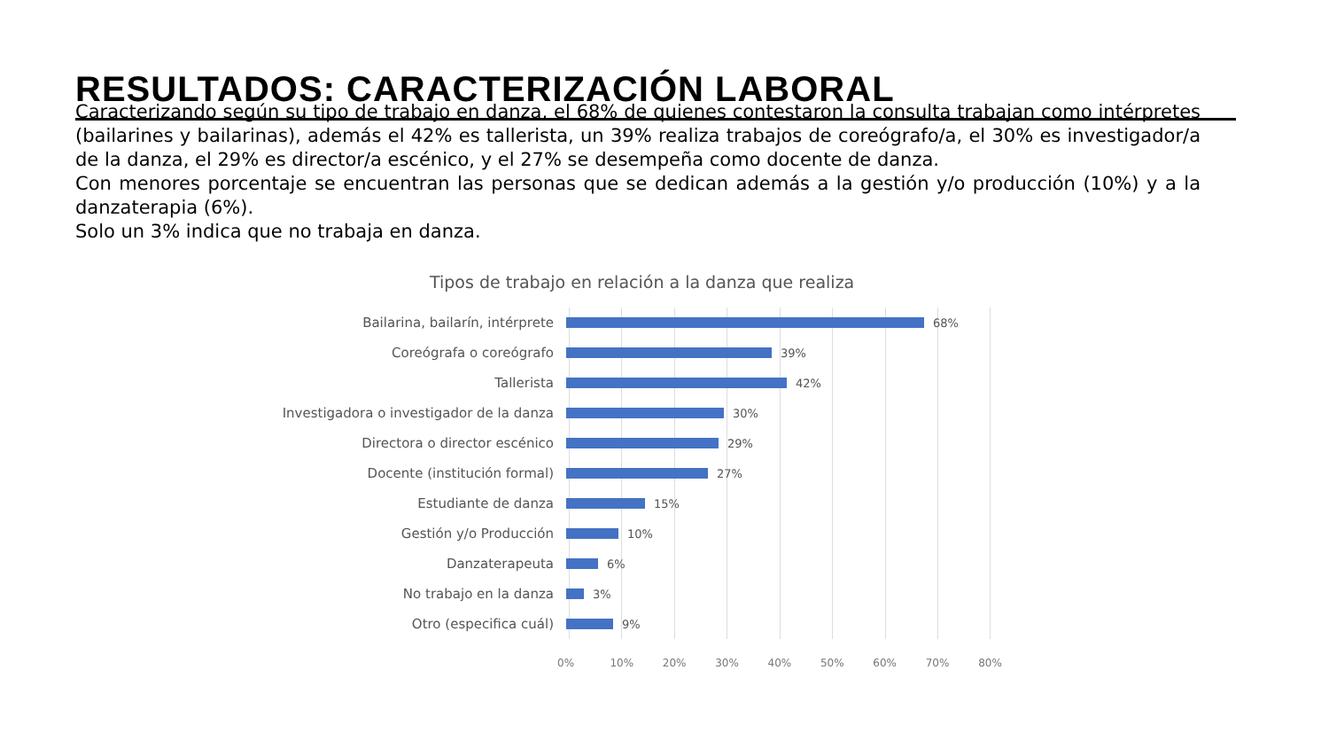RESULTADOS: CARACTERIZACIÓN LABORAL
Caracterizando según su tipo de trabajo en danza, el 68% de quienes contestaron la consulta trabajan como intérpretes (bailarines y bailarinas), además el 42% es tallerista, un 39% realiza trabajos de coreógrafo/a, el 30% es investigador/a de la danza, el 29% es director/a escénico, y el 27% se desempeña como docente de danza.
Con menores porcentaje se encuentran las personas que se dedican además a la gestión y/o producción (10%) y a la danzaterapia (6%).
Solo un 3% indica que no trabaja en danza.
Tipos de trabajo en relación a la danza que realiza
Bailarina, bailarín, intérprete
68%
Coreógrafa o coreógrafo
39%
Tallerista
42%
Investigadora o investigador de la danza
30%
Directora o director escénico
29%
Docente (institución formal)
27%
Estudiante de danza
15%
Gestión y/o Producción
10%
Danzaterapeuta
6%
No trabajo en la danza
3%
Otro (especifica cuál)
9%
0% 10% 20% 30% 40% 50% 60% 70% 80%